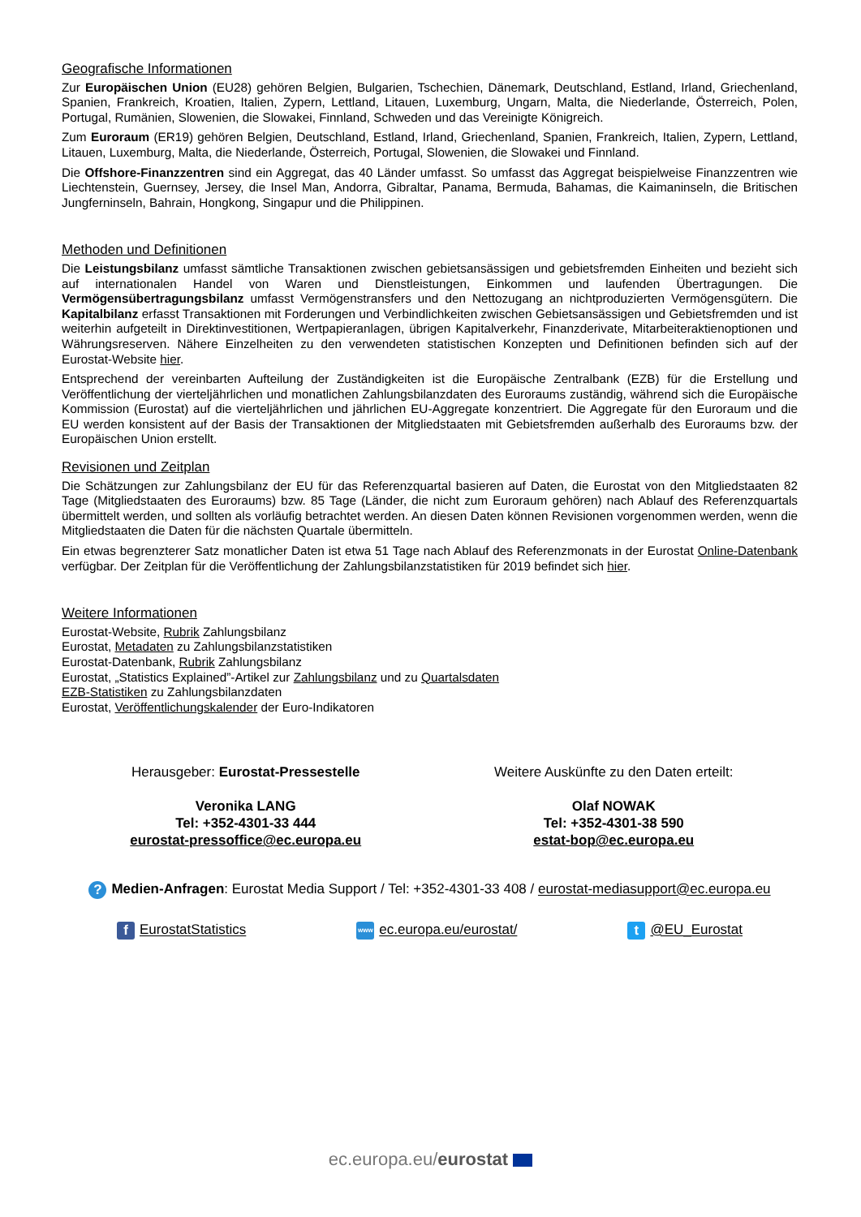Geografische Informationen
Zur Europäischen Union (EU28) gehören Belgien, Bulgarien, Tschechien, Dänemark, Deutschland, Estland, Irland, Griechenland, Spanien, Frankreich, Kroatien, Italien, Zypern, Lettland, Litauen, Luxemburg, Ungarn, Malta, die Niederlande, Österreich, Polen, Portugal, Rumänien, Slowenien, die Slowakei, Finnland, Schweden und das Vereinigte Königreich.
Zum Euroraum (ER19) gehören Belgien, Deutschland, Estland, Irland, Griechenland, Spanien, Frankreich, Italien, Zypern, Lettland, Litauen, Luxemburg, Malta, die Niederlande, Österreich, Portugal, Slowenien, die Slowakei und Finnland.
Die Offshore-Finanzzentren sind ein Aggregat, das 40 Länder umfasst. So umfasst das Aggregat beispielweise Finanzzentren wie Liechtenstein, Guernsey, Jersey, die Insel Man, Andorra, Gibraltar, Panama, Bermuda, Bahamas, die Kaimaninseln, die Britischen Jungferninseln, Bahrain, Hongkong, Singapur und die Philippinen.
Methoden und Definitionen
Die Leistungsbilanz umfasst sämtliche Transaktionen zwischen gebietsansässigen und gebietsfremden Einheiten und bezieht sich auf internationalen Handel von Waren und Dienstleistungen, Einkommen und laufenden Übertragungen. Die Vermögensübertragungsbilanz umfasst Vermögenstransfers und den Nettozugang an nichtproduzierten Vermögensgütern. Die Kapitalbilanz erfasst Transaktionen mit Forderungen und Verbindlichkeiten zwischen Gebietsansässigen und Gebietsfremden und ist weiterhin aufgeteilt in Direktinvestitionen, Wertpapieranlagen, übrigen Kapitalverkehr, Finanzderivate, Mitarbeiteraktienoptionen und Währungsreserven. Nähere Einzelheiten zu den verwendeten statistischen Konzepten und Definitionen befinden sich auf der Eurostat-Website hier.
Entsprechend der vereinbarten Aufteilung der Zuständigkeiten ist die Europäische Zentralbank (EZB) für die Erstellung und Veröffentlichung der vierteljährlichen und monatlichen Zahlungsbilanzdaten des Euroraums zuständig, während sich die Europäische Kommission (Eurostat) auf die vierteljährlichen und jährlichen EU-Aggregate konzentriert. Die Aggregate für den Euroraum und die EU werden konsistent auf der Basis der Transaktionen der Mitgliedstaaten mit Gebietsfremden außerhalb des Euroraums bzw. der Europäischen Union erstellt.
Revisionen und Zeitplan
Die Schätzungen zur Zahlungsbilanz der EU für das Referenzquartal basieren auf Daten, die Eurostat von den Mitgliedstaaten 82 Tage (Mitgliedstaaten des Euroraums) bzw. 85 Tage (Länder, die nicht zum Euroraum gehören) nach Ablauf des Referenzquartals übermittelt werden, und sollten als vorläufig betrachtet werden. An diesen Daten können Revisionen vorgenommen werden, wenn die Mitgliedstaaten die Daten für die nächsten Quartale übermitteln.
Ein etwas begrenzterer Satz monatlicher Daten ist etwa 51 Tage nach Ablauf des Referenzmonats in der Eurostat Online-Datenbank verfügbar. Der Zeitplan für die Veröffentlichung der Zahlungsbilanzstatistiken für 2019 befindet sich hier.
Weitere Informationen
Eurostat-Website, Rubrik Zahlungsbilanz
Eurostat, Metadaten zu Zahlungsbilanzstatistiken
Eurostat-Datenbank, Rubrik Zahlungsbilanz
Eurostat, „Statistics Explained”-Artikel zur Zahlungsbilanz und zu Quartalsdaten
EZB-Statistiken zu Zahlungsbilanzdaten
Eurostat, Veröffentlichungskalender der Euro-Indikatoren
Herausgeber: Eurostat-Pressestelle
Veronika LANG
Tel: +352-4301-33 444
eurostat-pressoffice@ec.europa.eu
Weitere Auskünfte zu den Daten erteilt:
Olaf NOWAK
Tel: +352-4301-38 590
estat-bop@ec.europa.eu
? Medien-Anfragen: Eurostat Media Support / Tel: +352-4301-33 408 / eurostat-mediasupport@ec.europa.eu
f EurostatStatistics www ec.europa.eu/eurostat/ t @EU_Eurostat
ec.europa.eu/eurostat